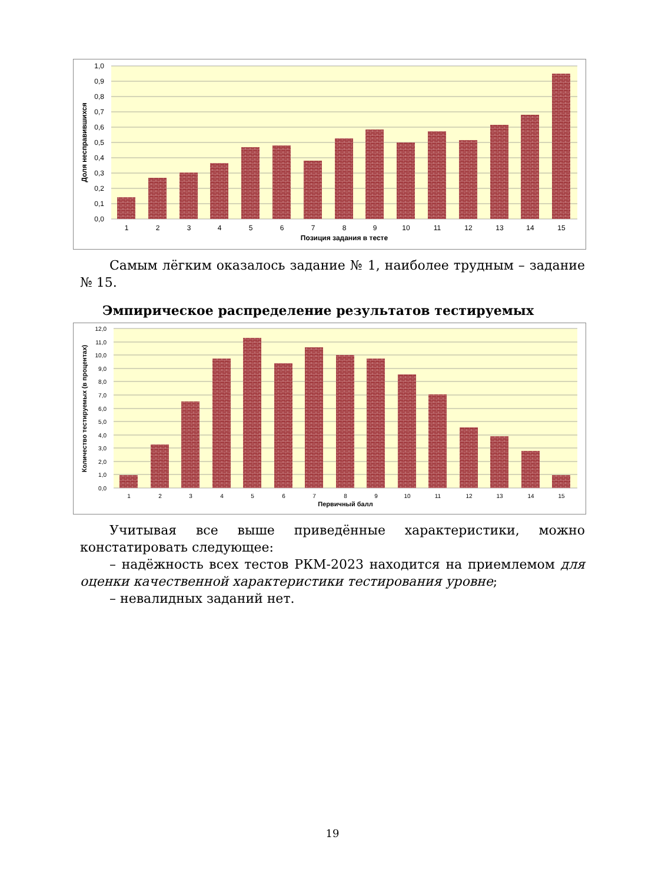1,0
0,9
0,8
0,7
0,6
0,5
0,4
0,3
0,2
0,1
0,0
1
2
3
4
5
6
7
8
9
10
11
12
13
14
15
Позиция задания в тесте
Доля несправившихся
Самым лёгким оказалось задание № 1, наиболее трудным – задание № 15.
Эмпирическое распределение результатов тестируемых
12,0
11,0
10,0
9,0
8,0
7,0
6,0
5,0
4,0
3,0
2,0
1,0
0,0
1
2
3
4
5
6
7
8
9
10
11
12
13
14
15
Первичный балл
Количество тестируемых (в процентах)
Учитывая все выше приведённые характеристики, можно констатировать следующее:
– надёжность всех тестов РКМ-2023 находится на приемлемом для оценки качественной характеристики тестирования уровне;
– невалидных заданий нет.
19